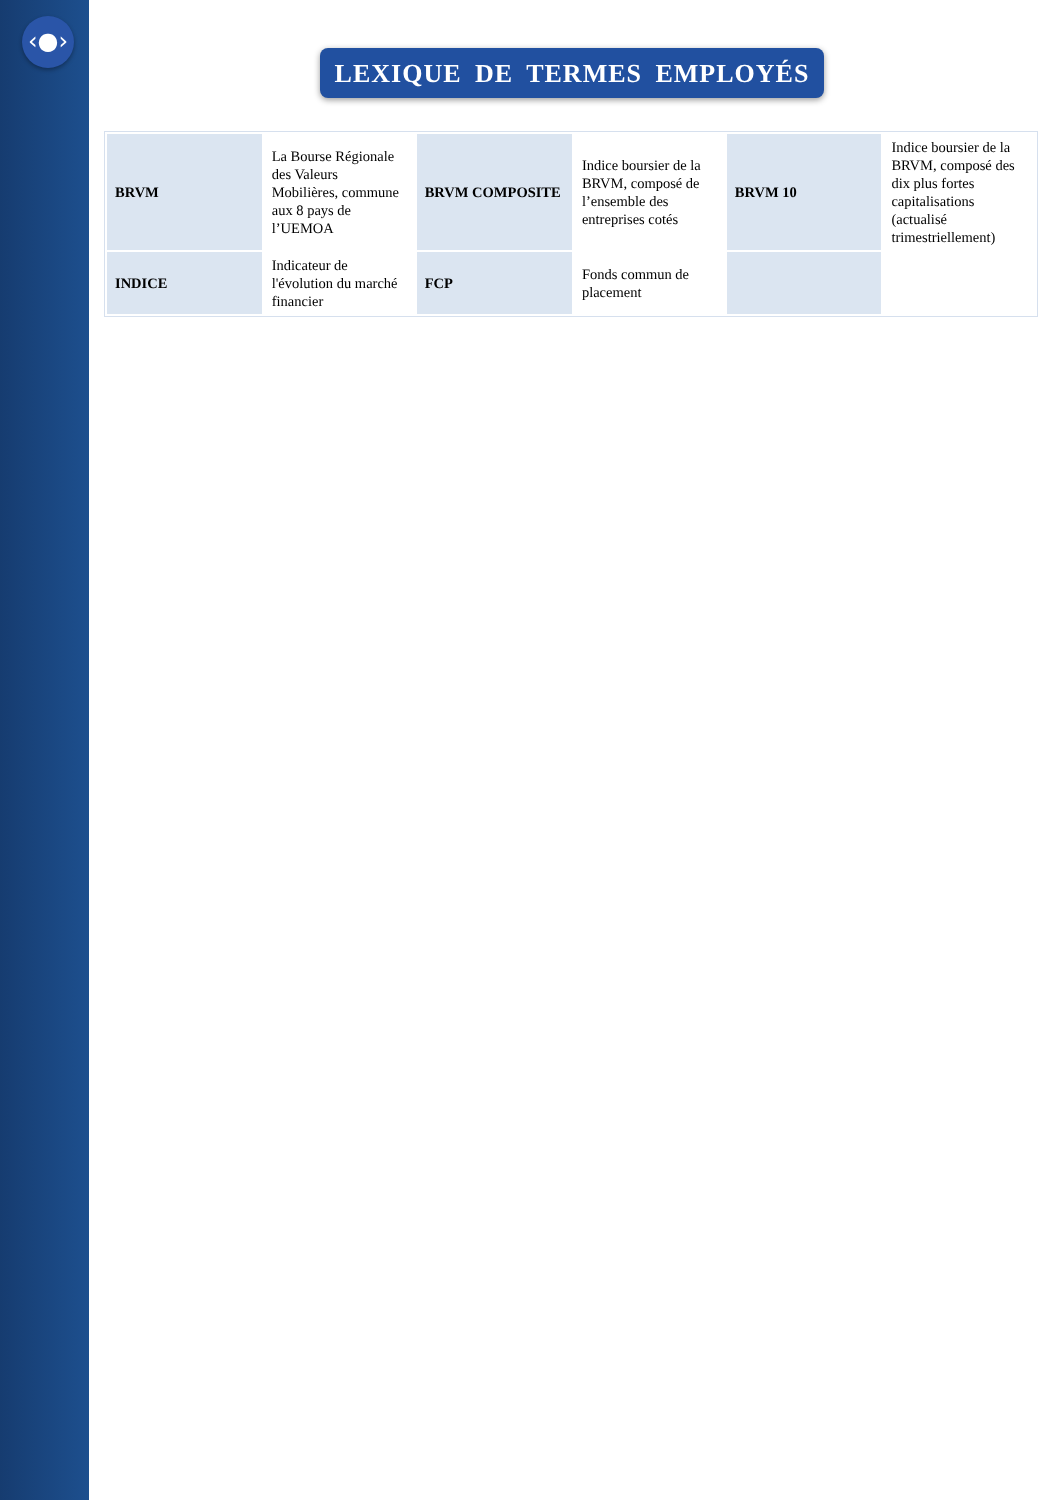‹●›
LEXIQUE DE TERMES EMPLOYÉS
| BRVM | La Bourse Régionale des Valeurs Mobilières, commune aux 8 pays de l’UEMOA | BRVM COMPOSITE | Indice boursier de la BRVM, composé de l’ensemble des entreprises cotés | BRVM 10 | Indice boursier de la BRVM, composé des dix plus fortes capitalisations (actualisé trimestriellement) |
| INDICE | Indicateur de l'évolution du marché financier | FCP | Fonds commun de placement | | |